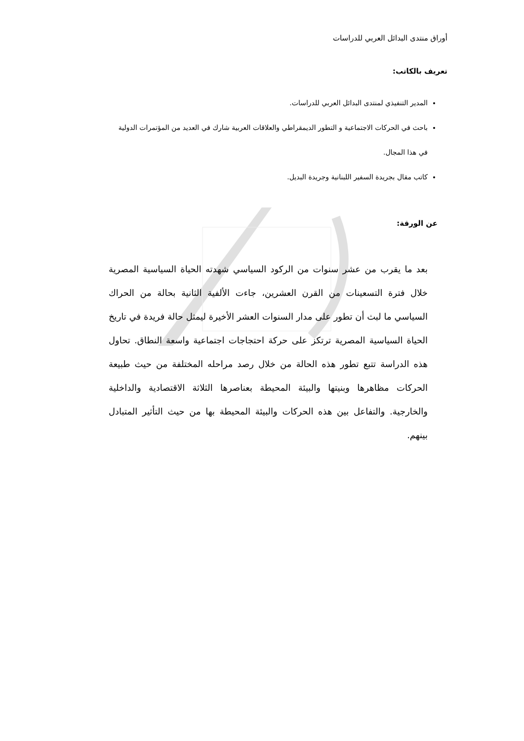أوراق منتدى البدائل العربي للدراسات
تعريف بالكاتب:
المدير التنفيذي لمنتدى البدائل العربي للدراسات.
باحث في الحركات الاجتماعية و التطور الديمقراطي والعلاقات العربية شارك في العديد من المؤتمرات الدولية في هذا المجال.
كاتب مقال بجريدة السفير اللبنانية وجريدة البديل.
عن الورقة:
بعد ما يقرب من عشر سنوات من الركود السياسي شهدته الحياة السياسية المصرية خلال فترة التسعينات من القرن العشرين، جاءت الألفية الثانية بحالة من الحراك السياسي ما لبث أن تطور على مدار السنوات العشر الأخيرة ليمثل حالة فريدة في تاريخ الحياة السياسية المصرية ترتكز على حركة احتجاجات اجتماعية واسعة النطاق. تحاول هذه الدراسة تتبع تطور هذه الحالة من خلال رصد مراحله المختلفة من حيث طبيعة الحركات مظاهرها وبنيتها والبيئة المحيطة بعناصرها الثلاثة الاقتصادية والداخلية والخارجية. والتفاعل بين هذه الحركات والبيئة المحيطة بها من حيث التأثير المتبادل بينهم.